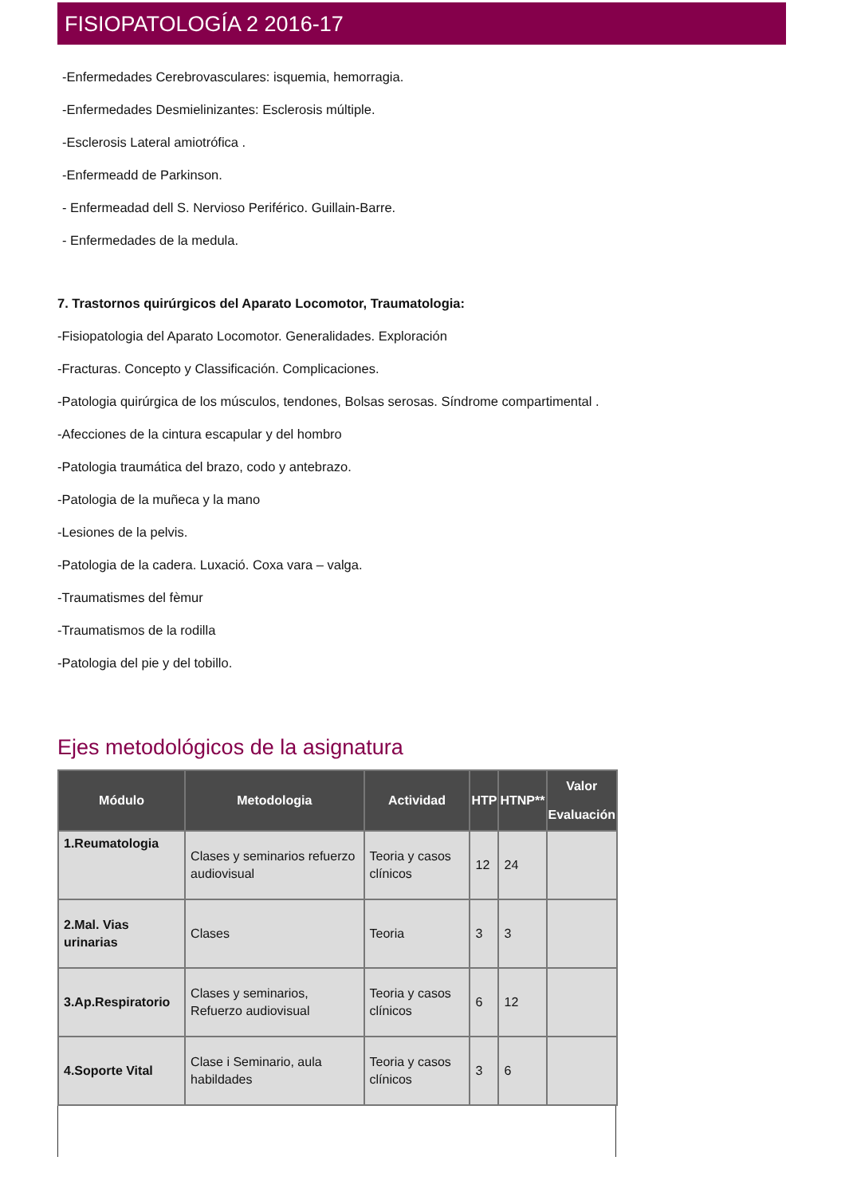FISIOPATOLOGÍA 2 2016-17
-Enfermedades Cerebrovasculares: isquemia, hemorragia.
-Enfermedades Desmielinizantes: Esclerosis múltiple.
-Esclerosis Lateral amiotrófica .
-Enfermeadd de Parkinson.
- Enfermeadad dell S. Nervioso Periférico. Guillain-Barre.
- Enfermedades de la medula.
7. Trastornos quirúrgicos del Aparato Locomotor, Traumatologia:
-Fisiopatologia del Aparato Locomotor. Generalidades. Exploración
-Fracturas. Concepto y Classificación. Complicaciones.
-Patologia quirúrgica de los músculos, tendones, Bolsas serosas. Síndrome compartimental .
-Afecciones de la cintura escapular y del hombro
-Patologia traumática del brazo, codo y antebrazo.
-Patologia de la muñeca y la mano
-Lesiones de la pelvis.
-Patologia de la cadera. Luxació. Coxa vara – valga.
-Traumatismes del fèmur
-Traumatismos de la rodilla
-Patologia del pie y del tobillo.
Ejes metodológicos de la asignatura
| Módulo | Metodologia | Actividad | HTP | HTNP** | Valor Evaluación |
| --- | --- | --- | --- | --- | --- |
| 1.Reumatologia | Clases y seminarios refuerzo audiovisual | Teoria y casos clínicos | 12 | 24 | |
| 2.Mal. Vias urinarias | Clases | Teoria | 3 | 3 | |
| 3.Ap.Respiratorio | Clases y seminarios, Refuerzo audiovisual | Teoria y casos clínicos | 6 | 12 | |
| 4.Soporte Vital | Clase i Seminario, aula habildades | Teoria y casos clínicos | 3 | 6 | |